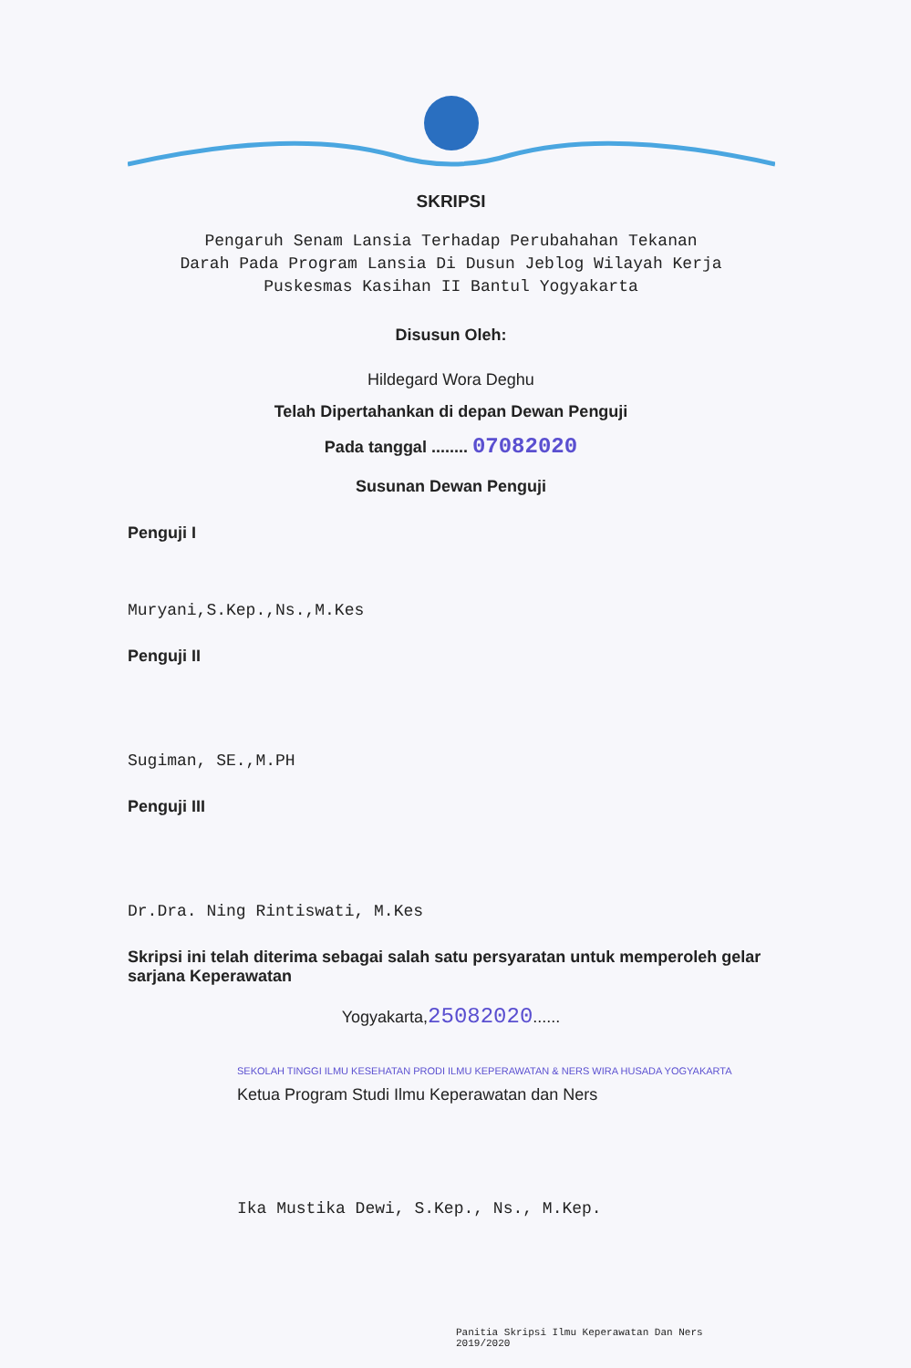SKRIPSI
Pengaruh Senam Lansia Terhadap Perubahahan Tekanan
Darah Pada Program Lansia Di Dusun Jeblog Wilayah Kerja
Puskesmas Kasihan II Bantul Yogyakarta
Disusun Oleh:
Hildegard Wora Deghu
Telah Dipertahankan di depan Dewan Penguji
Pada tanggal ........ 07082020
Susunan Dewan Penguji
Penguji I
Muryani,S.Kep.,Ns.,M.Kes
Penguji II
Sugiman, SE.,M.PH
Penguji III
Dr.Dra. Ning Rintiswati, M.Kes
Skripsi ini telah diterima sebagai salah satu persyaratan untuk memperoleh gelar sarjana Keperawatan
Yogyakarta,25082020......
SEKOLAH TINGGI ILMU KESEHATAN PRODI ILMU KEPERAWATAN & NERS WIRA HUSADA YOGYAKARTA
Ketua Program Studi Ilmu Keperawatan dan Ners
Ika Mustika Dewi, S.Kep., Ns., M.Kep.
Panitia Skripsi Ilmu Keperawatan Dan Ners
2019/2020